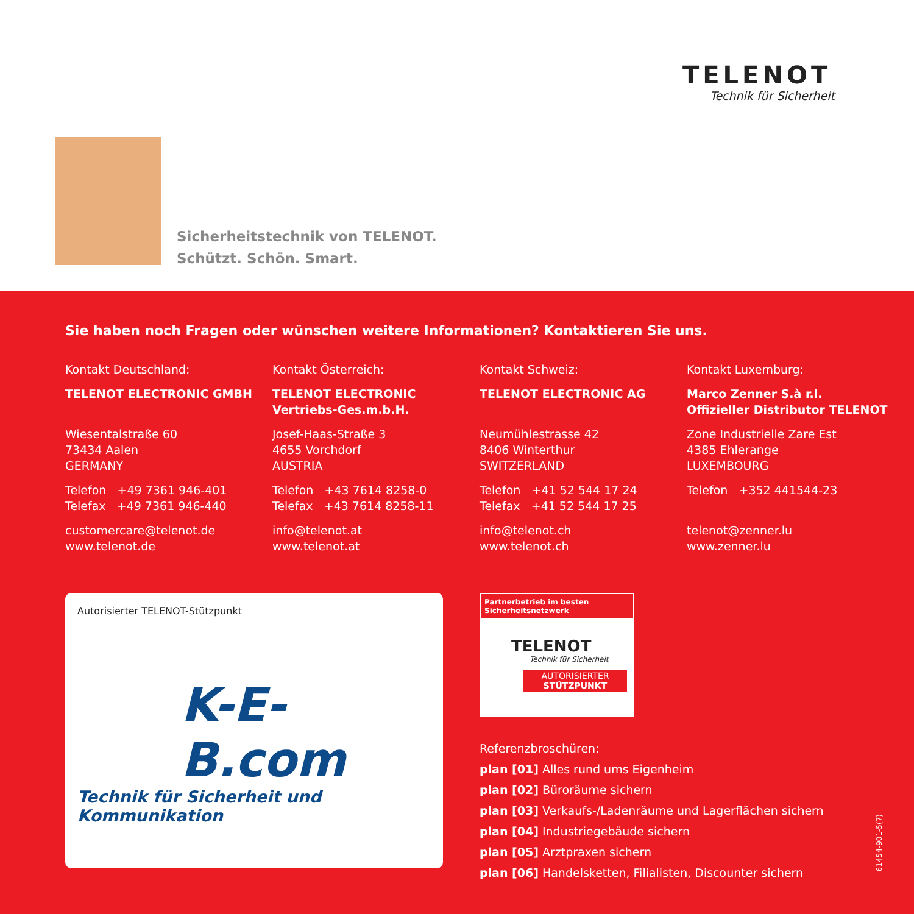TELENOT
Technik für Sicherheit
Sicherheitstechnik von TELENOT.
Schützt. Schön. Smart.
Sie haben noch Fragen oder wünschen weitere Informationen? Kontaktieren Sie uns.
Kontakt Deutschland:
TELENOT ELECTRONIC GMBH
Wiesentalstraße 60
73434 Aalen
GERMANY
Telefon +49 7361 946-401
Telefax +49 7361 946-440
customercare@telenot.de
www.telenot.de
Kontakt Österreich:
TELENOT ELECTRONIC
Vertriebs-Ges.m.b.H.
Josef-Haas-Straße 3
4655 Vorchdorf
AUSTRIA
Telefon +43 7614 8258-0
Telefax +43 7614 8258-11
info@telenot.at
www.telenot.at
Kontakt Schweiz:
TELENOT ELECTRONIC AG
Neumühlestrasse 42
8406 Winterthur
SWITZERLAND
Telefon +41 52 544 17 24
Telefax +41 52 544 17 25
info@telenot.ch
www.telenot.ch
Kontakt Luxemburg:
Marco Zenner S.à r.l.
Offizieller Distributor TELENOT
Zone Industrielle Zare Est
4385 Ehlerange
LUXEMBOURG
Telefon +352 441544-23
telenot@zenner.lu
www.zenner.lu
Autorisierter TELENOT-Stützpunkt
K-E-B.com
Technik für Sicherheit und Kommunikation
Partnerbetrieb im besten
Sicherheitsnetzwerk
TELENOT
Technik für Sicherheit
AUTORISIERTER
STÜTZPUNKT
Referenzbroschüren:
plan [01] Alles rund ums Eigenheim
plan [02] Büroräume sichern
plan [03] Verkaufs-/Ladenräume und Lagerflächen sichern
plan [04] Industriegebäude sichern
plan [05] Arztpraxen sichern
plan [06] Handelsketten, Filialisten, Discounter sichern
61454-901-5(7)